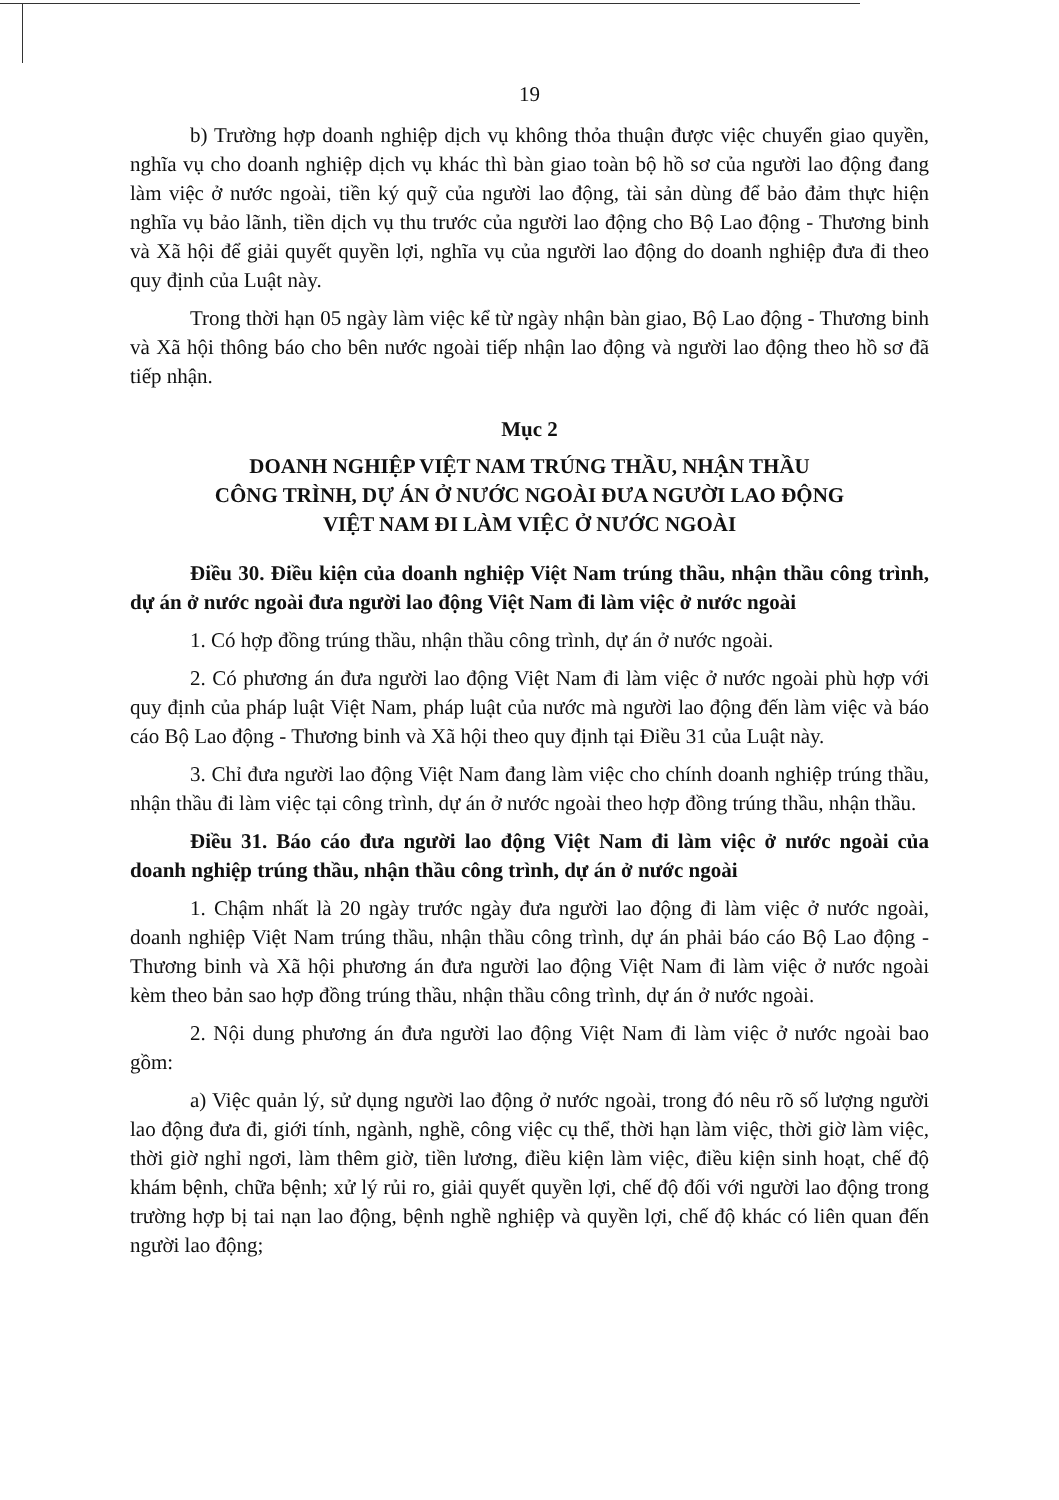19
b) Trường hợp doanh nghiệp dịch vụ không thỏa thuận được việc chuyển giao quyền, nghĩa vụ cho doanh nghiệp dịch vụ khác thì bàn giao toàn bộ hồ sơ của người lao động đang làm việc ở nước ngoài, tiền ký quỹ của người lao động, tài sản dùng để bảo đảm thực hiện nghĩa vụ bảo lãnh, tiền dịch vụ thu trước của người lao động cho Bộ Lao động - Thương binh và Xã hội để giải quyết quyền lợi, nghĩa vụ của người lao động do doanh nghiệp đưa đi theo quy định của Luật này.
Trong thời hạn 05 ngày làm việc kể từ ngày nhận bàn giao, Bộ Lao động - Thương binh và Xã hội thông báo cho bên nước ngoài tiếp nhận lao động và người lao động theo hồ sơ đã tiếp nhận.
Mục 2
DOANH NGHIỆP VIỆT NAM TRÚNG THẦU, NHẬN THẦU
CÔNG TRÌNH, DỰ ÁN Ở NƯỚC NGOÀI ĐƯA NGƯỜI LAO ĐỘNG
VIỆT NAM ĐI LÀM VIỆC Ở NƯỚC NGOÀI
Điều 30. Điều kiện của doanh nghiệp Việt Nam trúng thầu, nhận thầu công trình, dự án ở nước ngoài đưa người lao động Việt Nam đi làm việc ở nước ngoài
1. Có hợp đồng trúng thầu, nhận thầu công trình, dự án ở nước ngoài.
2. Có phương án đưa người lao động Việt Nam đi làm việc ở nước ngoài phù hợp với quy định của pháp luật Việt Nam, pháp luật của nước mà người lao động đến làm việc và báo cáo Bộ Lao động - Thương binh và Xã hội theo quy định tại Điều 31 của Luật này.
3. Chỉ đưa người lao động Việt Nam đang làm việc cho chính doanh nghiệp trúng thầu, nhận thầu đi làm việc tại công trình, dự án ở nước ngoài theo hợp đồng trúng thầu, nhận thầu.
Điều 31. Báo cáo đưa người lao động Việt Nam đi làm việc ở nước ngoài của doanh nghiệp trúng thầu, nhận thầu công trình, dự án ở nước ngoài
1. Chậm nhất là 20 ngày trước ngày đưa người lao động đi làm việc ở nước ngoài, doanh nghiệp Việt Nam trúng thầu, nhận thầu công trình, dự án phải báo cáo Bộ Lao động - Thương binh và Xã hội phương án đưa người lao động Việt Nam đi làm việc ở nước ngoài kèm theo bản sao hợp đồng trúng thầu, nhận thầu công trình, dự án ở nước ngoài.
2. Nội dung phương án đưa người lao động Việt Nam đi làm việc ở nước ngoài bao gồm:
a) Việc quản lý, sử dụng người lao động ở nước ngoài, trong đó nêu rõ số lượng người lao động đưa đi, giới tính, ngành, nghề, công việc cụ thể, thời hạn làm việc, thời giờ làm việc, thời giờ nghỉ ngơi, làm thêm giờ, tiền lương, điều kiện làm việc, điều kiện sinh hoạt, chế độ khám bệnh, chữa bệnh; xử lý rủi ro, giải quyết quyền lợi, chế độ đối với người lao động trong trường hợp bị tai nạn lao động, bệnh nghề nghiệp và quyền lợi, chế độ khác có liên quan đến người lao động;